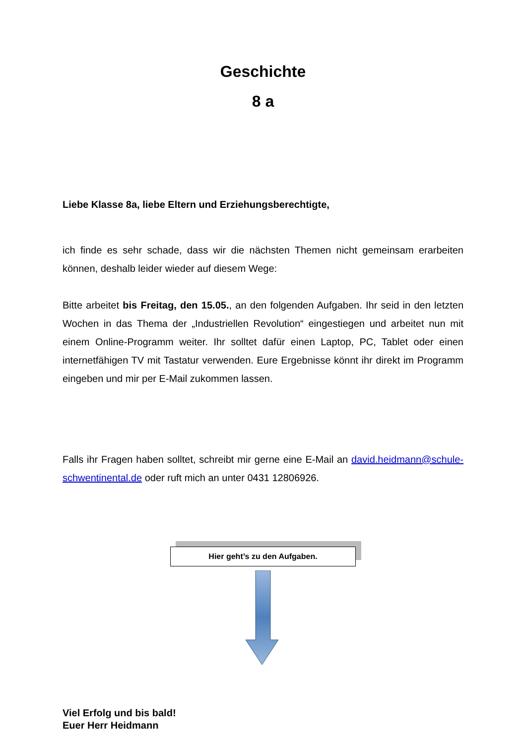Geschichte
8 a
Liebe Klasse 8a, liebe Eltern und Erziehungsberechtigte,
ich finde es sehr schade, dass wir die nächsten Themen nicht gemeinsam erarbeiten können, deshalb leider wieder auf diesem Wege:
Bitte arbeitet bis Freitag, den 15.05., an den folgenden Aufgaben. Ihr seid in den letzten Wochen in das Thema der „Industriellen Revolution“ eingestiegen und arbeitet nun mit einem Online-Programm weiter. Ihr solltet dafür einen Laptop, PC, Tablet oder einen internetfähigen TV mit Tastatur verwenden. Eure Ergebnisse könnt ihr direkt im Programm eingeben und mir per E-Mail zukommen lassen.
Falls ihr Fragen haben solltet, schreibt mir gerne eine E-Mail an david.heidmann@schule-schwentinental.de oder ruft mich an unter 0431 12806926.
Hier geht’s zu den Aufgaben.
Viel Erfolg und bis bald!
Euer Herr Heidmann